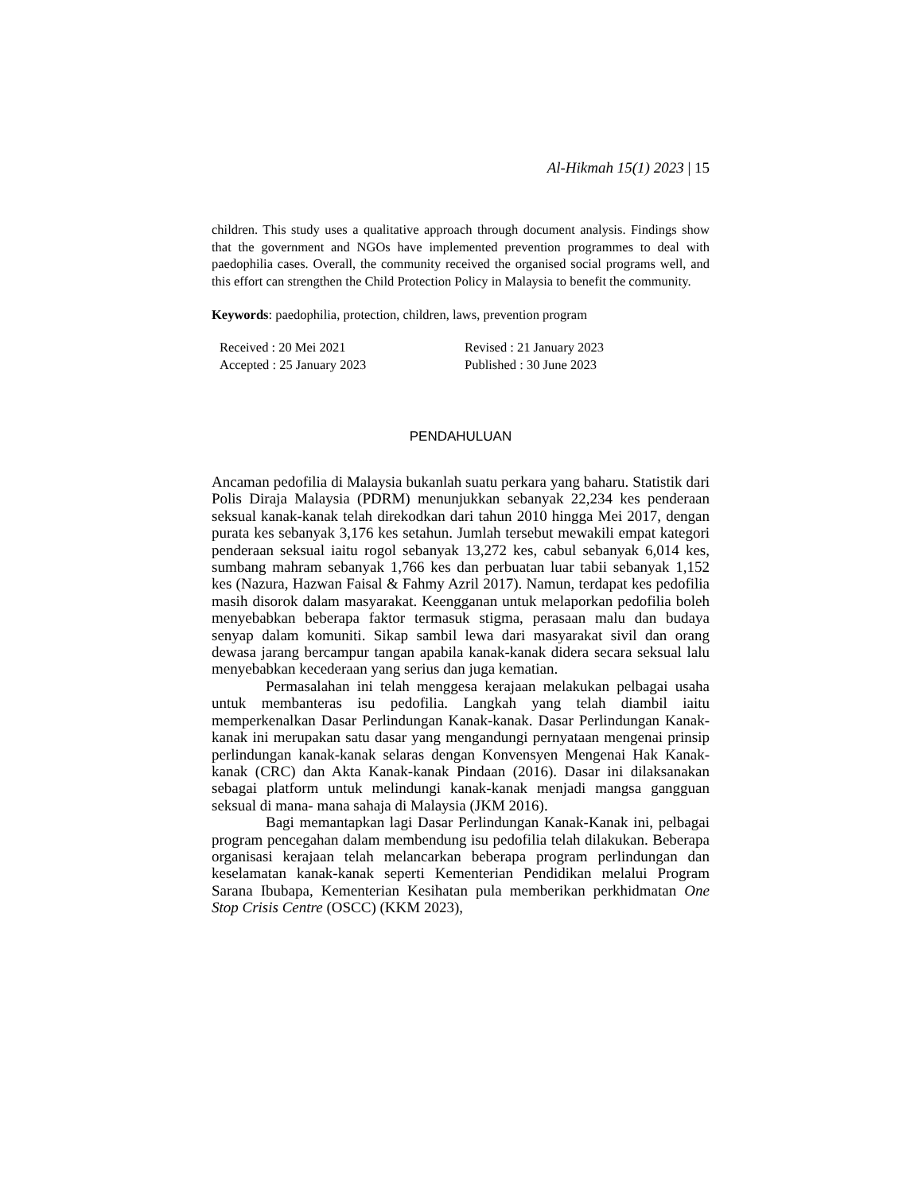Al-Hikmah 15(1) 2023 | 15
children. This study uses a qualitative approach through document analysis. Findings show that the government and NGOs have implemented prevention programmes to deal with paedophilia cases. Overall, the community received the organised social programs well, and this effort can strengthen the Child Protection Policy in Malaysia to benefit the community.
Keywords: paedophilia, protection, children, laws, prevention program
Received : 20 Mei 2021
Accepted : 25 January 2023
Revised : 21 January 2023
Published : 30 June 2023
PENDAHULUAN
Ancaman pedofilia di Malaysia bukanlah suatu perkara yang baharu. Statistik dari Polis Diraja Malaysia (PDRM) menunjukkan sebanyak 22,234 kes penderaan seksual kanak-kanak telah direkodkan dari tahun 2010 hingga Mei 2017, dengan purata kes sebanyak 3,176 kes setahun. Jumlah tersebut mewakili empat kategori penderaan seksual iaitu rogol sebanyak 13,272 kes, cabul sebanyak 6,014 kes, sumbang mahram sebanyak 1,766 kes dan perbuatan luar tabii sebanyak 1,152 kes (Nazura, Hazwan Faisal & Fahmy Azril 2017). Namun, terdapat kes pedofilia masih disorok dalam masyarakat. Keengganan untuk melaporkan pedofilia boleh menyebabkan beberapa faktor termasuk stigma, perasaan malu dan budaya senyap dalam komuniti. Sikap sambil lewa dari masyarakat sivil dan orang dewasa jarang bercampur tangan apabila kanak-kanak didera secara seksual lalu menyebabkan kecederaan yang serius dan juga kematian.
Permasalahan ini telah menggesa kerajaan melakukan pelbagai usaha untuk membanteras isu pedofilia. Langkah yang telah diambil iaitu memperkenalkan Dasar Perlindungan Kanak-kanak. Dasar Perlindungan Kanak-kanak ini merupakan satu dasar yang mengandungi pernyataan mengenai prinsip perlindungan kanak-kanak selaras dengan Konvensyen Mengenai Hak Kanak-kanak (CRC) dan Akta Kanak-kanak Pindaan (2016). Dasar ini dilaksanakan sebagai platform untuk melindungi kanak-kanak menjadi mangsa gangguan seksual di mana- mana sahaja di Malaysia (JKM 2016).
Bagi memantapkan lagi Dasar Perlindungan Kanak-Kanak ini, pelbagai program pencegahan dalam membendung isu pedofilia telah dilakukan. Beberapa organisasi kerajaan telah melancarkan beberapa program perlindungan dan keselamatan kanak-kanak seperti Kementerian Pendidikan melalui Program Sarana Ibubapa, Kementerian Kesihatan pula memberikan perkhidmatan One Stop Crisis Centre (OSCC) (KKM 2023),